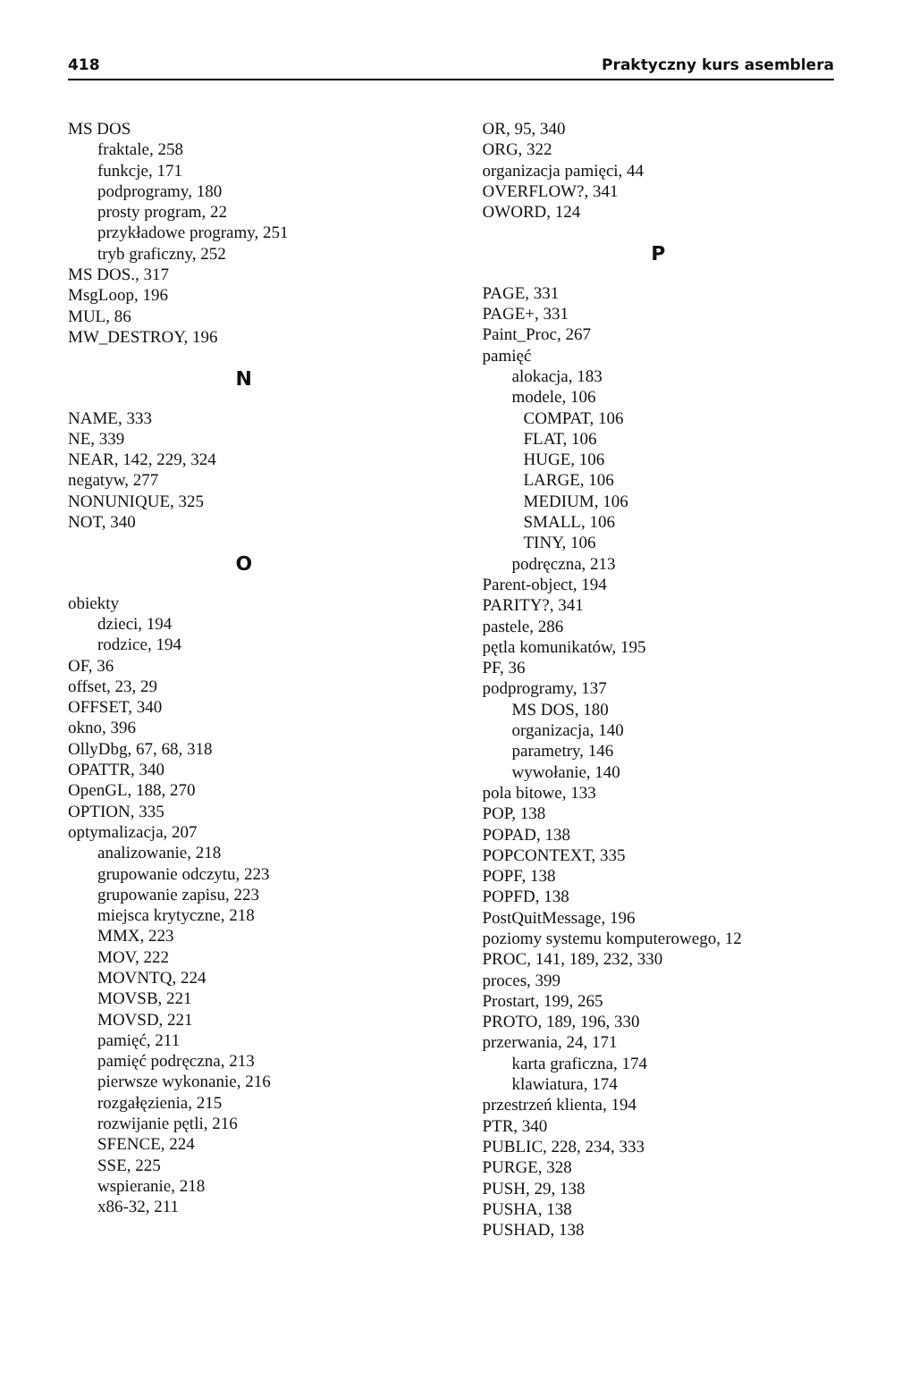418 Praktyczny kurs asemblera
MS DOS
fraktale, 258
funkcje, 171
podprogramy, 180
prosty program, 22
przykładowe programy, 251
tryb graficzny, 252
MS DOS., 317
MsgLoop, 196
MUL, 86
MW_DESTROY, 196
N
NAME, 333
NE, 339
NEAR, 142, 229, 324
negatyw, 277
NONUNIQUE, 325
NOT, 340
O
obiekty
dzieci, 194
rodzice, 194
OF, 36
offset, 23, 29
OFFSET, 340
okno, 396
OllyDbg, 67, 68, 318
OPATTR, 340
OpenGL, 188, 270
OPTION, 335
optymalizacja, 207
analizowanie, 218
grupowanie odczytu, 223
grupowanie zapisu, 223
miejsca krytyczne, 218
MMX, 223
MOV, 222
MOVNTQ, 224
MOVSB, 221
MOVSD, 221
pamięć, 211
pamięć podręczna, 213
pierwsze wykonanie, 216
rozgałęzienia, 215
rozwijanie pętli, 216
SFENCE, 224
SSE, 225
wspieranie, 218
x86-32, 211
OR, 95, 340
ORG, 322
organizacja pamięci, 44
OVERFLOW?, 341
OWORD, 124
P
PAGE, 331
PAGE+, 331
Paint_Proc, 267
pamięć
alokacja, 183
modele, 106
COMPAT, 106
FLAT, 106
HUGE, 106
LARGE, 106
MEDIUM, 106
SMALL, 106
TINY, 106
podręczna, 213
Parent-object, 194
PARITY?, 341
pastele, 286
pętla komunikatów, 195
PF, 36
podprogramy, 137
MS DOS, 180
organizacja, 140
parametry, 146
wywołanie, 140
pola bitowe, 133
POP, 138
POPAD, 138
POPCONTEXT, 335
POPF, 138
POPFD, 138
PostQuitMessage, 196
poziomy systemu komputerowego, 12
PROC, 141, 189, 232, 330
proces, 399
Prostart, 199, 265
PROTO, 189, 196, 330
przerwania, 24, 171
karta graficzna, 174
klawiatura, 174
przestrzeń klienta, 194
PTR, 340
PUBLIC, 228, 234, 333
PURGE, 328
PUSH, 29, 138
PUSHA, 138
PUSHAD, 138